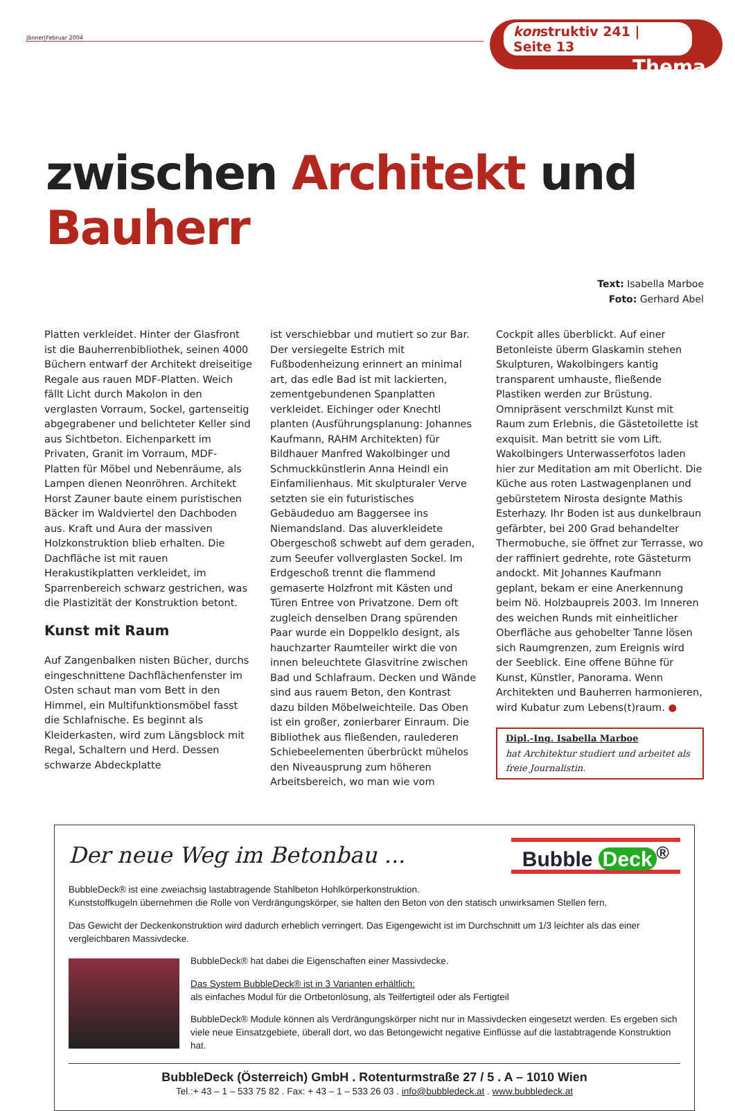Jänner|Februar 2004
konstruktiv 241 | Seite 13
Thema
zwischen Architekt und Bauherr
Text: Isabella Marboe
Foto: Gerhard Abel
Platten verkleidet. Hinter der Glasfront ist die Bauherrenbibliothek, seinen 4000 Büchern entwarf der Architekt dreiseitige Regale aus rauen MDF-Platten. Weich fällt Licht durch Makolon in den verglasten Vorraum, Sockel, gartenseitig abgegrabener und belichteter Keller sind aus Sichtbeton. Eichenparkett im Privaten, Granit im Vorraum, MDF-Platten für Möbel und Nebenräume, als Lampen dienen Neonröhren. Architekt Horst Zauner baute einem puristischen Bäcker im Waldviertel den Dachboden aus. Kraft und Aura der massiven Holzkonstruktion blieb erhalten. Die Dachfläche ist mit rauen Herakustikplatten verkleidet, im Sparrenbereich schwarz gestrichen, was die Plastizität der Konstruktion betont.
Kunst mit Raum
Auf Zangenbalken nisten Bücher, durchs eingeschnittene Dachflächenfenster im Osten schaut man vom Bett in den Himmel, ein Multifunktionsmöbel fasst die Schlafnische. Es beginnt als Kleiderkasten, wird zum Längsblock mit Regal, Schaltern und Herd. Dessen schwarze Abdeckplatte
ist verschiebbar und mutiert so zur Bar. Der versiegelte Estrich mit Fußbodenheizung erinnert an minimal art, das edle Bad ist mit lackierten, zementgebundenen Spanplatten verkleidet. Eichinger oder Knechtl planten (Ausführungsplanung: Johannes Kaufmann, RAHM Architekten) für Bildhauer Manfred Wakolbinger und Schmuckkünstlerin Anna Heindl ein Einfamilienhaus. Mit skulpturaler Verve setzten sie ein futuristisches Gebäudeduo am Baggersee ins Niemandsland. Das aluverkleidete Obergeschoß schwebt auf dem geraden, zum Seeufer vollverglasten Sockel. Im Erdgeschoß trennt die flammend gemaserte Holzfront mit Kästen und Türen Entree von Privatzone. Dem oft zugleich denselben Drang spürenden Paar wurde ein Doppelklo designt, als hauchzarter Raumteiler wirkt die von innen beleuchtete Glasvitrine zwischen Bad und Schlafraum. Decken und Wände sind aus rauem Beton, den Kontrast dazu bilden Möbelweichteile. Das Oben ist ein großer, zonierbarer Einraum. Die Bibliothek aus fließenden, raulederen Schiebeelementen überbrückt mühelos den Niveausprung zum höheren Arbeitsbereich, wo man wie vom
Cockpit alles überblickt. Auf einer Betonleiste überm Glaskamin stehen Skulpturen, Wakolbingers kantig transparent umhauste, fließende Plastiken werden zur Brüstung. Omnipräsent verschmilzt Kunst mit Raum zum Erlebnis, die Gästetoilette ist exquisit. Man betritt sie vom Lift. Wakolbingers Unterwasserfotos laden hier zur Meditation am mit Oberlicht. Die Küche aus roten Lastwagenplanen und gebürstetem Nirosta designte Mathis Esterhazy. Ihr Boden ist aus dunkelbraun gefärbter, bei 200 Grad behandelter Thermobuche, sie öffnet zur Terrasse, wo der raffiniert gedrehte, rote Gästeturm andockt. Mit Johannes Kaufmann geplant, bekam er eine Anerkennung beim Nö. Holzbaupreis 2003. Im Inneren des weichen Runds mit einheitlicher Oberfläche aus gehobelter Tanne lösen sich Raumgrenzen, zum Ereignis wird der Seeblick. Eine offene Bühne für Kunst, Künstler, Panorama. Wenn Architekten und Bauherren harmonieren, wird Kubatur zum Lebens(t)raum. ●
Dipl.-Ing. Isabella Marboe
hat Architektur studiert und arbeitet als freie Journalistin.
Der neue Weg im Betonbau ...
Bubble Deck<sup>®</sup>
BubbleDeck® ist eine zweiachsig lastabtragende Stahlbeton Hohlkörperkonstruktion.
Kunststoffkugeln übernehmen die Rolle von Verdrängungskörper, sie halten den Beton von den statisch unwirksamen Stellen fern.
Das Gewicht der Deckenkonstruktion wird dadurch erheblich verringert. Das Eigengewicht ist im Durchschnitt um 1/3 leichter als das einer vergleichbaren Massivdecke.
BubbleDeck® hat dabei die Eigenschaften einer Massivdecke.
Das System BubbleDeck® ist in 3 Varianten erhältlich:
als einfaches Modul für die Ortbetonlösung, als Teilfertigteil oder als Fertigteil
BubbleDeck® Module können als Verdrängungskörper nicht nur in Massivdecken eingesetzt werden. Es ergeben sich viele neue Einsatzgebiete, überall dort, wo das Betongewicht negative Einflüsse auf die lastabtragende Konstruktion hat.
BubbleDeck (Österreich) GmbH . Rotenturmstraße 27 / 5 . A – 1010 Wien
Tel.:+ 43 – 1 – 533 75 82 . Fax: + 43 – 1 – 533 26 03 . info@bubbledeck.at . www.bubbledeck.at